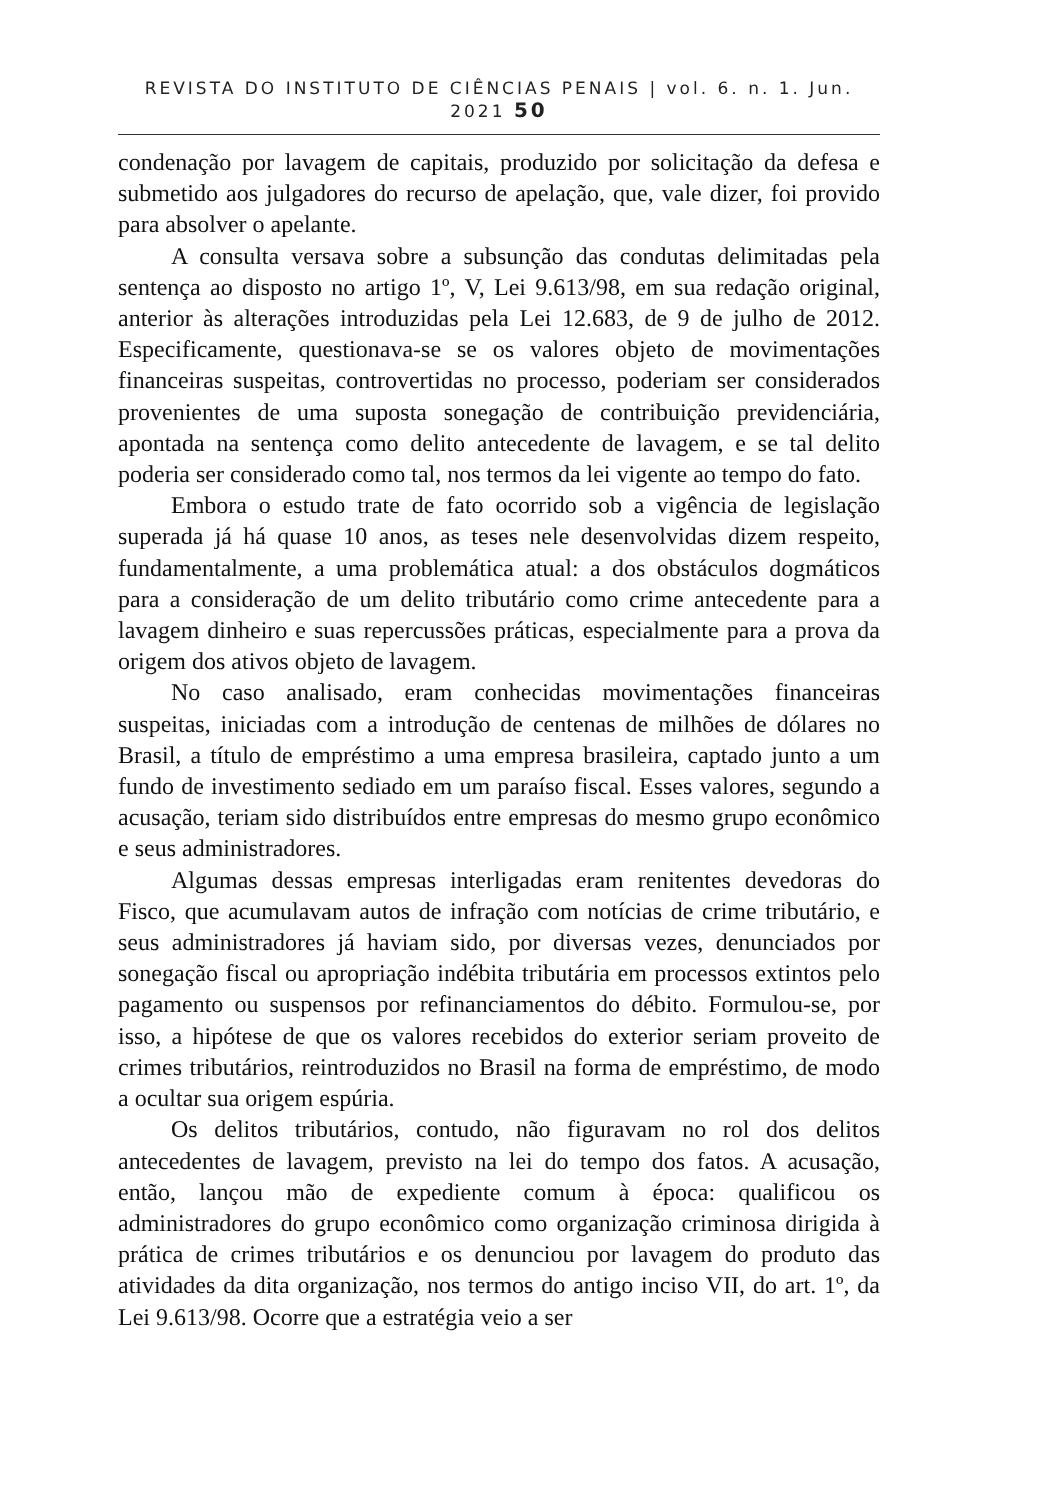REVISTA DO INSTITUTO DE CIÊNCIAS PENAIS | vol. 6. n. 1. Jun. 2021 50
condenação por lavagem de capitais, produzido por solicitação da defesa e submetido aos julgadores do recurso de apelação, que, vale dizer, foi provido para absolver o apelante.
A consulta versava sobre a subsunção das condutas delimitadas pela sentença ao disposto no artigo 1º, V, Lei 9.613/98, em sua redação original, anterior às alterações introduzidas pela Lei 12.683, de 9 de julho de 2012. Especificamente, questionava-se se os valores objeto de movimentações financeiras suspeitas, controvertidas no processo, poderiam ser considerados provenientes de uma suposta sonegação de contribuição previdenciária, apontada na sentença como delito antecedente de lavagem, e se tal delito poderia ser considerado como tal, nos termos da lei vigente ao tempo do fato.
Embora o estudo trate de fato ocorrido sob a vigência de legislação superada já há quase 10 anos, as teses nele desenvolvidas dizem respeito, fundamentalmente, a uma problemática atual: a dos obstáculos dogmáticos para a consideração de um delito tributário como crime antecedente para a lavagem dinheiro e suas repercussões práticas, especialmente para a prova da origem dos ativos objeto de lavagem.
No caso analisado, eram conhecidas movimentações financeiras suspeitas, iniciadas com a introdução de centenas de milhões de dólares no Brasil, a título de empréstimo a uma empresa brasileira, captado junto a um fundo de investimento sediado em um paraíso fiscal. Esses valores, segundo a acusação, teriam sido distribuídos entre empresas do mesmo grupo econômico e seus administradores.
Algumas dessas empresas interligadas eram renitentes devedoras do Fisco, que acumulavam autos de infração com notícias de crime tributário, e seus administradores já haviam sido, por diversas vezes, denunciados por sonegação fiscal ou apropriação indébita tributária em processos extintos pelo pagamento ou suspensos por refinanciamentos do débito. Formulou-se, por isso, a hipótese de que os valores recebidos do exterior seriam proveito de crimes tributários, reintroduzidos no Brasil na forma de empréstimo, de modo a ocultar sua origem espúria.
Os delitos tributários, contudo, não figuravam no rol dos delitos antecedentes de lavagem, previsto na lei do tempo dos fatos. A acusação, então, lançou mão de expediente comum à época: qualificou os administradores do grupo econômico como organização criminosa dirigida à prática de crimes tributários e os denunciou por lavagem do produto das atividades da dita organização, nos termos do antigo inciso VII, do art. 1º, da Lei 9.613/98. Ocorre que a estratégia veio a ser